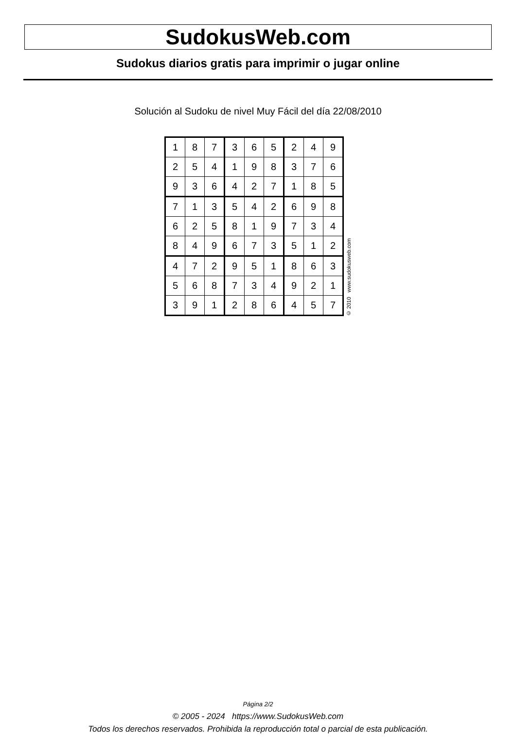SudokusWeb.com
Sudokus diarios gratis para imprimir o jugar online
Solución al Sudoku de nivel Muy Fácil del día 22/08/2010
| 1 | 8 | 7 | 3 | 6 | 5 | 2 | 4 | 9 |
| 2 | 5 | 4 | 1 | 9 | 8 | 3 | 7 | 6 |
| 9 | 3 | 6 | 4 | 2 | 7 | 1 | 8 | 5 |
| 7 | 1 | 3 | 5 | 4 | 2 | 6 | 9 | 8 |
| 6 | 2 | 5 | 8 | 1 | 9 | 7 | 3 | 4 |
| 8 | 4 | 9 | 6 | 7 | 3 | 5 | 1 | 2 |
| 4 | 7 | 2 | 9 | 5 | 1 | 8 | 6 | 3 |
| 5 | 6 | 8 | 7 | 3 | 4 | 9 | 2 | 1 |
| 3 | 9 | 1 | 2 | 8 | 6 | 4 | 5 | 7 |
© 2010 www.sudokusweb.com
Página 2/2
© 2005 - 2024 https://www.SudokusWeb.com
Todos los derechos reservados. Prohibida la reproducción total o parcial de esta publicación.